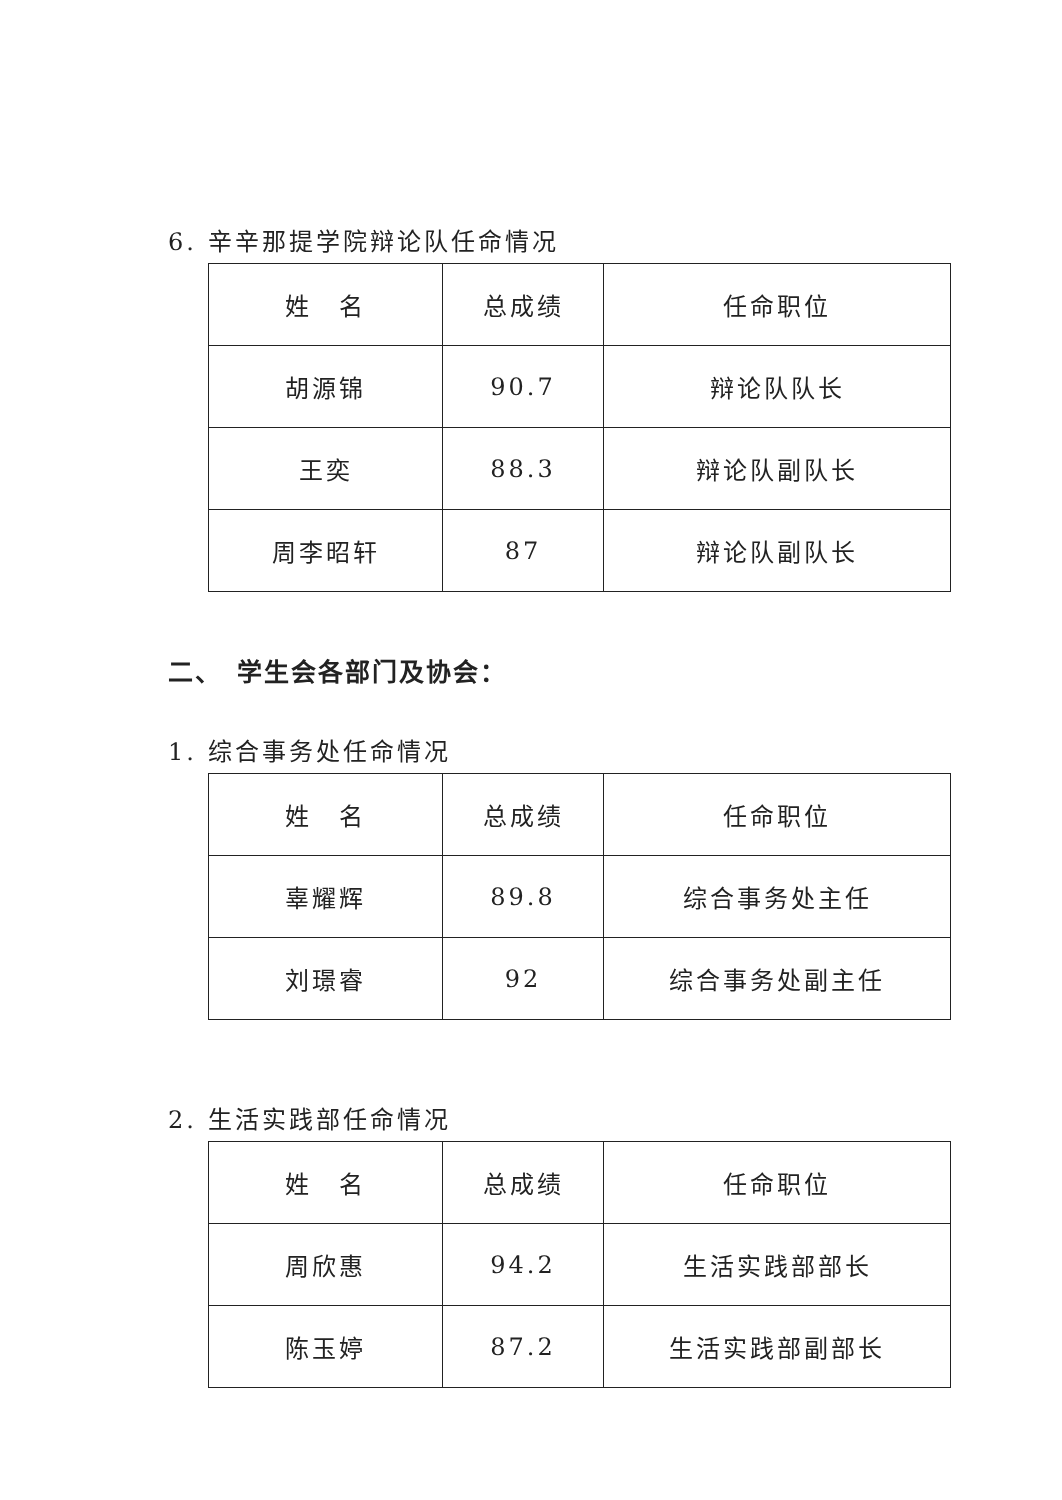6. 辛辛那提学院辩论队任命情况
| 姓 名 | 总成绩 | 任命职位 |
| 胡源锦 | 90.7 | 辩论队队长 |
| 王奕 | 88.3 | 辩论队副队长 |
| 周李昭轩 | 87 | 辩论队副队长 |
二、　学生会各部门及协会：
1. 综合事务处任命情况
| 姓 名 | 总成绩 | 任命职位 |
| 辜耀辉 | 89.8 | 综合事务处主任 |
| 刘璟睿 | 92 | 综合事务处副主任 |
2. 生活实践部任命情况
| 姓 名 | 总成绩 | 任命职位 |
| 周欣惠 | 94.2 | 生活实践部部长 |
| 陈玉婷 | 87.2 | 生活实践部副部长 |